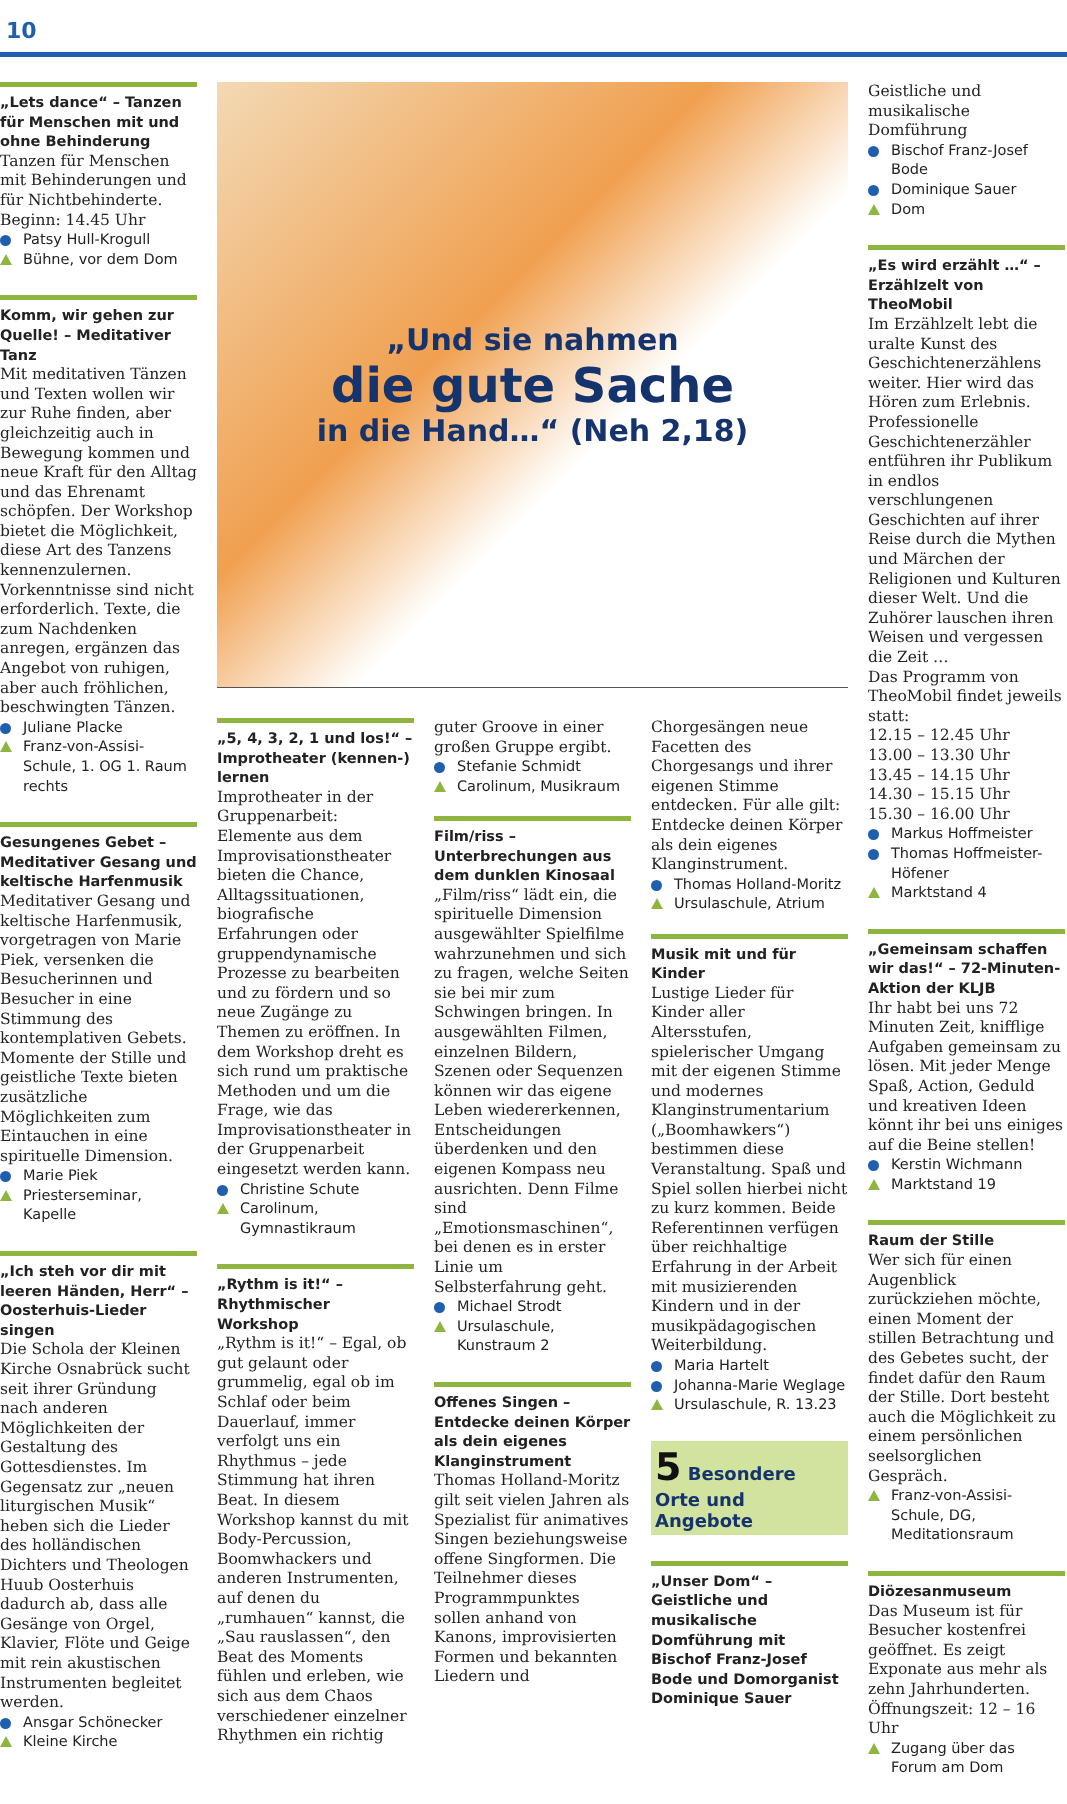10
„Lets dance“ – Tanzen für Menschen mit und ohne Behinderung
Tanzen für Menschen mit Behinderungen und für Nichtbehinderte. Beginn: 14.45 Uhr
Patsy Hull-Krogull
Bühne, vor dem Dom
Komm, wir gehen zur Quelle! – Meditativer Tanz
Mit meditativen Tänzen und Texten wollen wir zur Ruhe finden, aber gleichzeitig auch in Bewegung kommen und neue Kraft für den Alltag und das Ehrenamt schöpfen. Der Workshop bietet die Möglichkeit, diese Art des Tanzens kennenzulernen. Vorkenntnisse sind nicht erforderlich. Texte, die zum Nachdenken anregen, ergänzen das Angebot von ruhigen, aber auch fröhlichen, beschwingten Tänzen.
Juliane Placke
Franz-von-Assisi-Schule, 1. OG 1. Raum rechts
Gesungenes Gebet – Meditativer Gesang und keltische Harfenmusik
Meditativer Gesang und keltische Harfenmusik, vorgetragen von Marie Piek, versenken die Besucherinnen und Besucher in eine Stimmung des kontemplativen Gebets. Momente der Stille und geistliche Texte bieten zusätzliche Möglichkeiten zum Eintauchen in eine spirituelle Dimension.
Marie Piek
Priesterseminar, Kapelle
„Ich steh vor dir mit leeren Händen, Herr“ – Oosterhuis-Lieder singen
Die Schola der Kleinen Kirche Osnabrück sucht seit ihrer Gründung nach anderen Möglichkeiten der Gestaltung des Gottesdienstes. Im Gegensatz zur „neuen liturgischen Musik“ heben sich die Lieder des holländischen Dichters und Theologen Huub Oosterhuis dadurch ab, dass alle Gesänge von Orgel, Klavier, Flöte und Geige mit rein akustischen Instrumenten begleitet werden.
Ansgar Schönecker
Kleine Kirche
„Und sie nahmen
die gute Sache
in die Hand…“ (Neh 2,18)
„5, 4, 3, 2, 1 und los!“ – Improtheater (kennen-) lernen
Improtheater in der Gruppenarbeit: Elemente aus dem Improvisationstheater bieten die Chance, Alltagssituationen, biografische Erfahrungen oder gruppendynamische Prozesse zu bearbeiten und zu fördern und so neue Zugänge zu Themen zu eröffnen. In dem Workshop dreht es sich rund um praktische Methoden und um die Frage, wie das Improvisationstheater in der Gruppenarbeit eingesetzt werden kann.
Christine Schute
Carolinum, Gymnastikraum
„Rythm is it!“ – Rhythmischer Workshop
„Rythm is it!“ – Egal, ob gut gelaunt oder grummelig, egal ob im Schlaf oder beim Dauerlauf, immer verfolgt uns ein Rhythmus – jede Stimmung hat ihren Beat. In diesem Workshop kannst du mit Body-Percussion, Boomwhackers und anderen Instrumenten, auf denen du „rumhauen“ kannst, die „Sau rauslassen“, den Beat des Moments fühlen und erleben, wie sich aus dem Chaos verschiedener einzelner Rhythmen ein richtig
guter Groove in einer großen Gruppe ergibt.
Stefanie Schmidt
Carolinum, Musikraum
Film/riss – Unterbrechungen aus dem dunklen Kinosaal
„Film/riss“ lädt ein, die spirituelle Dimension ausgewählter Spielfilme wahrzunehmen und sich zu fragen, welche Seiten sie bei mir zum Schwingen bringen. In ausgewählten Filmen, einzelnen Bildern, Szenen oder Sequenzen können wir das eigene Leben wiedererkennen, Entscheidungen überdenken und den eigenen Kompass neu ausrichten. Denn Filme sind „Emotionsmaschinen“, bei denen es in erster Linie um Selbsterfahrung geht.
Michael Strodt
Ursulaschule, Kunstraum 2
Offenes Singen – Entdecke deinen Körper als dein eigenes Klanginstrument
Thomas Holland-Moritz gilt seit vielen Jahren als Spezialist für animatives Singen beziehungsweise offene Singformen. Die Teilnehmer dieses Programmpunktes sollen anhand von Kanons, improvisierten Formen und bekannten Liedern und
Chorgesängen neue Facetten des Chorgesangs und ihrer eigenen Stimme entdecken. Für alle gilt: Entdecke deinen Körper als dein eigenes Klanginstrument.
Thomas Holland-Moritz
Ursulaschule, Atrium
Musik mit und für Kinder
Lustige Lieder für Kinder aller Altersstufen, spielerischer Umgang mit der eigenen Stimme und modernes Klanginstrumentarium („Boomhawkers“) bestimmen diese Veranstaltung. Spaß und Spiel sollen hierbei nicht zu kurz kommen. Beide Referentinnen verfügen über reichhaltige Erfahrung in der Arbeit mit musizierenden Kindern und in der musikpädagogischen Weiterbildung.
Maria Hartelt
Johanna-Marie Weglage
Ursulaschule, R. 13.23
5 Besondere Orte und Angebote
„Unser Dom“ – Geistliche und musikalische Domführung mit Bischof Franz-Josef Bode und Domorganist Dominique Sauer
Geistliche und musikalische Domführung
Bischof Franz-Josef Bode
Dominique Sauer
Dom
„Es wird erzählt …“ – Erzählzelt von TheoMobil
Im Erzählzelt lebt die uralte Kunst des Geschichtenerzählens weiter. Hier wird das Hören zum Erlebnis. Professionelle Geschichtenerzähler entführen ihr Publikum in endlos verschlungenen Geschichten auf ihrer Reise durch die Mythen und Märchen der Religionen und Kulturen dieser Welt. Und die Zuhörer lauschen ihren Weisen und vergessen die Zeit …
Das Programm von TheoMobil findet jeweils statt:
12.15 – 12.45 Uhr
13.00 – 13.30 Uhr
13.45 – 14.15 Uhr
14.30 – 15.15 Uhr
15.30 – 16.00 Uhr
Markus Hoffmeister
Thomas Hoffmeister-Höfener
Marktstand 4
„Gemeinsam schaffen wir das!“ – 72-Minuten-Aktion der KLJB
Ihr habt bei uns 72 Minuten Zeit, knifflige Aufgaben gemeinsam zu lösen. Mit jeder Menge Spaß, Action, Geduld und kreativen Ideen könnt ihr bei uns einiges auf die Beine stellen!
Kerstin Wichmann
Marktstand 19
Raum der Stille
Wer sich für einen Augenblick zurückziehen möchte, einen Moment der stillen Betrachtung und des Gebetes sucht, der findet dafür den Raum der Stille. Dort besteht auch die Möglichkeit zu einem persönlichen seelsorglichen Gespräch.
Franz-von-Assisi-Schule, DG, Meditationsraum
Diözesanmuseum
Das Museum ist für Besucher kostenfrei geöffnet. Es zeigt Exponate aus mehr als zehn Jahrhunderten. Öffnungszeit: 12 – 16 Uhr
Zugang über das Forum am Dom